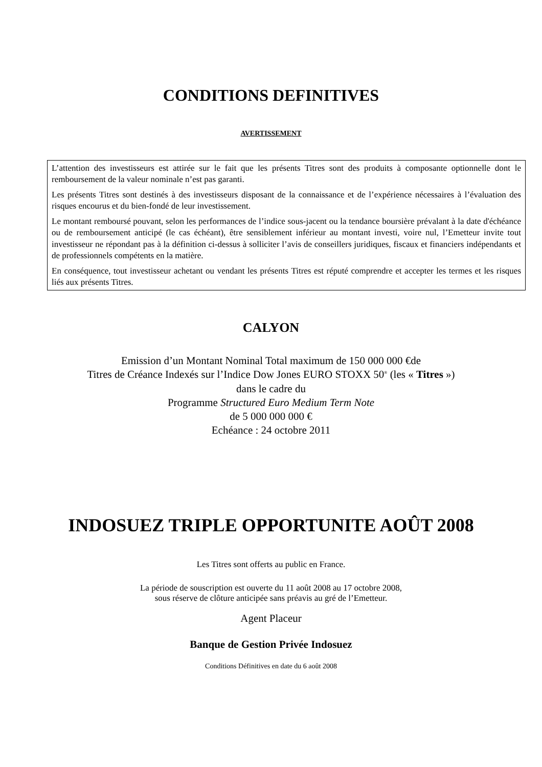CONDITIONS DEFINITIVES
AVERTISSEMENT
L’attention des investisseurs est attirée sur le fait que les présents Titres sont des produits à composante optionnelle dont le remboursement de la valeur nominale n’est pas garanti.
Les présents Titres sont destinés à des investisseurs disposant de la connaissance et de l’expérience nécessaires à l’évaluation des risques encourus et du bien-fondé de leur investissement.
Le montant remboursé pouvant, selon les performances de l’indice sous-jacent ou la tendance boursière prévalant à la date d'échéance ou de remboursement anticipé (le cas échéant), être sensiblement inférieur au montant investi, voire nul, l’Emetteur invite tout investisseur ne répondant pas à la définition ci-dessus à solliciter l’avis de conseillers juridiques, fiscaux et financiers indépendants et de professionnels compétents en la matière.
En conséquence, tout investisseur achetant ou vendant les présents Titres est réputé comprendre et accepter les termes et les risques liés aux présents Titres.
CALYON
Emission d’un Montant Nominal Total maximum de 150 000 000 €de
Titres de Créance Indexés sur l’Indice Dow Jones EURO STOXX 50<sup>®</sup> (les « Titres »)
dans le cadre du
Programme Structured Euro Medium Term Note
de 5 000 000 000 €
Echéance : 24 octobre 2011
INDOSUEZ TRIPLE OPPORTUNITE AOÛT 2008
Les Titres sont offerts au public en France.
La période de souscription est ouverte du 11 août 2008 au 17 octobre 2008,
sous réserve de clôture anticipée sans préavis au gré de l’Emetteur.
Agent Placeur
Banque de Gestion Privée Indosuez
Conditions Définitives en date du 6 août 2008